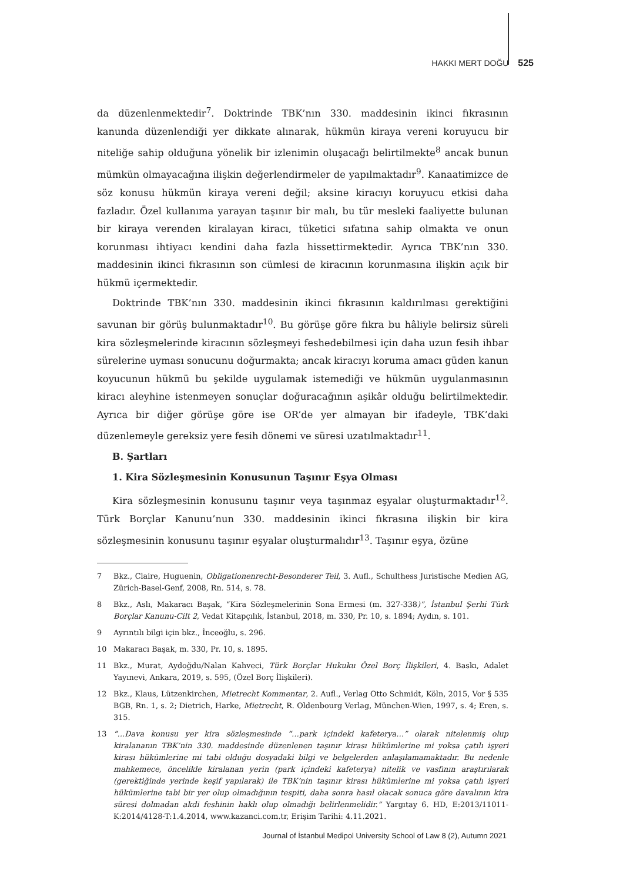HAKKI MERT DOĞU 525
da düzenlenmektedir<sup>7</sup>. Doktrinde TBK’nın 330. maddesinin ikinci fıkrasının kanunda düzenlendiği yer dikkate alınarak, hükmün kiraya vereni koruyucu bir niteliğe sahip olduğuna yönelik bir izlenimin oluşacağı belirtilmekte<sup>8</sup> ancak bunun mümkün olmayacağına ilişkin değerlendirmeler de yapılmaktadır<sup>9</sup>. Kanaatimizce de söz konusu hükmün kiraya vereni değil; aksine kiracıyı koruyucu etkisi daha fazladır. Özel kullanıma yarayan taşınır bir malı, bu tür mesleki faaliyette bulunan bir kiraya verenden kiralayan kiracı, tüketici sıfatına sahip olmakta ve onun korunması ihtiyacı kendini daha fazla hissettirmektedir. Ayrıca TBK’nın 330. maddesinin ikinci fıkrasının son cümlesi de kiracının korunmasına ilişkin açık bir hükmü içermektedir.
Doktrinde TBK’nın 330. maddesinin ikinci fıkrasının kaldırılması gerektiğini savunan bir görüş bulunmaktadır<sup>10</sup>. Bu görüşe göre fıkra bu hâliyle belirsiz süreli kira sözleşmelerinde kiracının sözleşmeyi feshedebilmesi için daha uzun fesih ihbar sürelerine uyması sonucunu doğurmakta; ancak kiracıyı koruma amacı güden kanun koyucunun hükmü bu şekilde uygulamak istemediği ve hükmün uygulanmasının kiracı aleyhine istenmeyen sonuçlar doğuracağının aşikâr olduğu belirtilmektedir. Ayrıca bir diğer görüşe göre ise OR’de yer almayan bir ifadeyle, TBK’daki düzenlemeyle gereksiz yere fesih dönemi ve süresi uzatılmaktadır<sup>11</sup>.
B. Şartları
1. Kira Sözleşmesinin Konusunun Taşınır Eşya Olması
Kira sözleşmesinin konusunu taşınır veya taşınmaz eşyalar oluşturmaktadır<sup>12</sup>. Türk Borçlar Kanunu’nun 330. maddesinin ikinci fıkrasına ilişkin bir kira sözleşmesinin konusunu taşınır eşyalar oluşturmalıdır<sup>13</sup>. Taşınır eşya, özüne
7 Bkz., Claire, Huguenin, Obligationenrecht-Besonderer Teil, 3. Aufl., Schulthess Juristische Medien AG, Zürich-Basel-Genf, 2008, Rn. 514, s. 78.
8 Bkz., Aslı, Makaracı Başak, “Kira Sözleşmelerinin Sona Ermesi (m. 327-338)”, İstanbul Şerhi Türk Borçlar Kanunu-Cilt 2, Vedat Kitapçılık, İstanbul, 2018, m. 330, Pr. 10, s. 1894; Aydın, s. 101.
9 Ayrıntılı bilgi için bkz., İnceoğlu, s. 296.
10 Makaracı Başak, m. 330, Pr. 10, s. 1895.
11 Bkz., Murat, Aydoğdu/Nalan Kahveci, Türk Borçlar Hukuku Özel Borç İlişkileri, 4. Baskı, Adalet Yayınevi, Ankara, 2019, s. 595, (Özel Borç İlişkileri).
12 Bkz., Klaus, Lützenkirchen, Mietrecht Kommentar, 2. Aufl., Verlag Otto Schmidt, Köln, 2015, Vor § 535 BGB, Rn. 1, s. 2; Dietrich, Harke, Mietrecht, R. Oldenbourg Verlag, München-Wien, 1997, s. 4; Eren, s. 315.
13 “…Dava konusu yer kira sözleşmesinde “…park içindeki kafeterya…” olarak nitelenmiş olup kiralananın TBK’nin 330. maddesinde düzenlenen taşınır kirası hükümlerine mi yoksa çatılı işyeri kirası hükümlerine mi tabi olduğu dosyadaki bilgi ve belgelerden anlaşılamamaktadır. Bu nedenle mahkemece, öncelikle kiralanan yerin (park içindeki kafeterya) nitelik ve vasfının araştırılarak (gerektiğinde yerinde keşif yapılarak) ile TBK’nin taşınır kirası hükümlerine mi yoksa çatılı işyeri hükümlerine tabi bir yer olup olmadığının tespiti, daha sonra hasıl olacak sonuca göre davalının kira süresi dolmadan akdi feshinin haklı olup olmadığı belirlenmelidir.” Yargıtay 6. HD, E:2013/11011-K:2014/4128-T:1.4.2014, www.kazanci.com.tr, Erişim Tarihi: 4.11.2021.
Journal of İstanbul Medipol University School of Law 8 (2), Autumn 2021